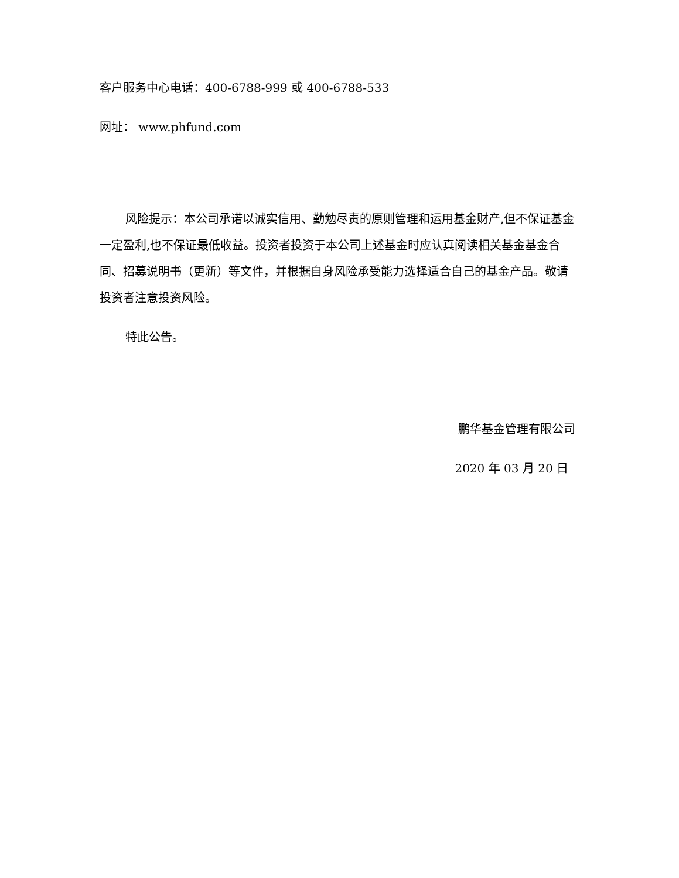客户服务中心电话：400-6788-999 或 400-6788-533
网址： www.phfund.com
风险提示：本公司承诺以诚实信用、勤勉尽责的原则管理和运用基金财产,但不保证基金一定盈利,也不保证最低收益。投资者投资于本公司上述基金时应认真阅读相关基金基金合同、招募说明书（更新）等文件，并根据自身风险承受能力选择适合自己的基金产品。敬请投资者注意投资风险。
特此公告。
鹏华基金管理有限公司
2020 年 03 月 20 日